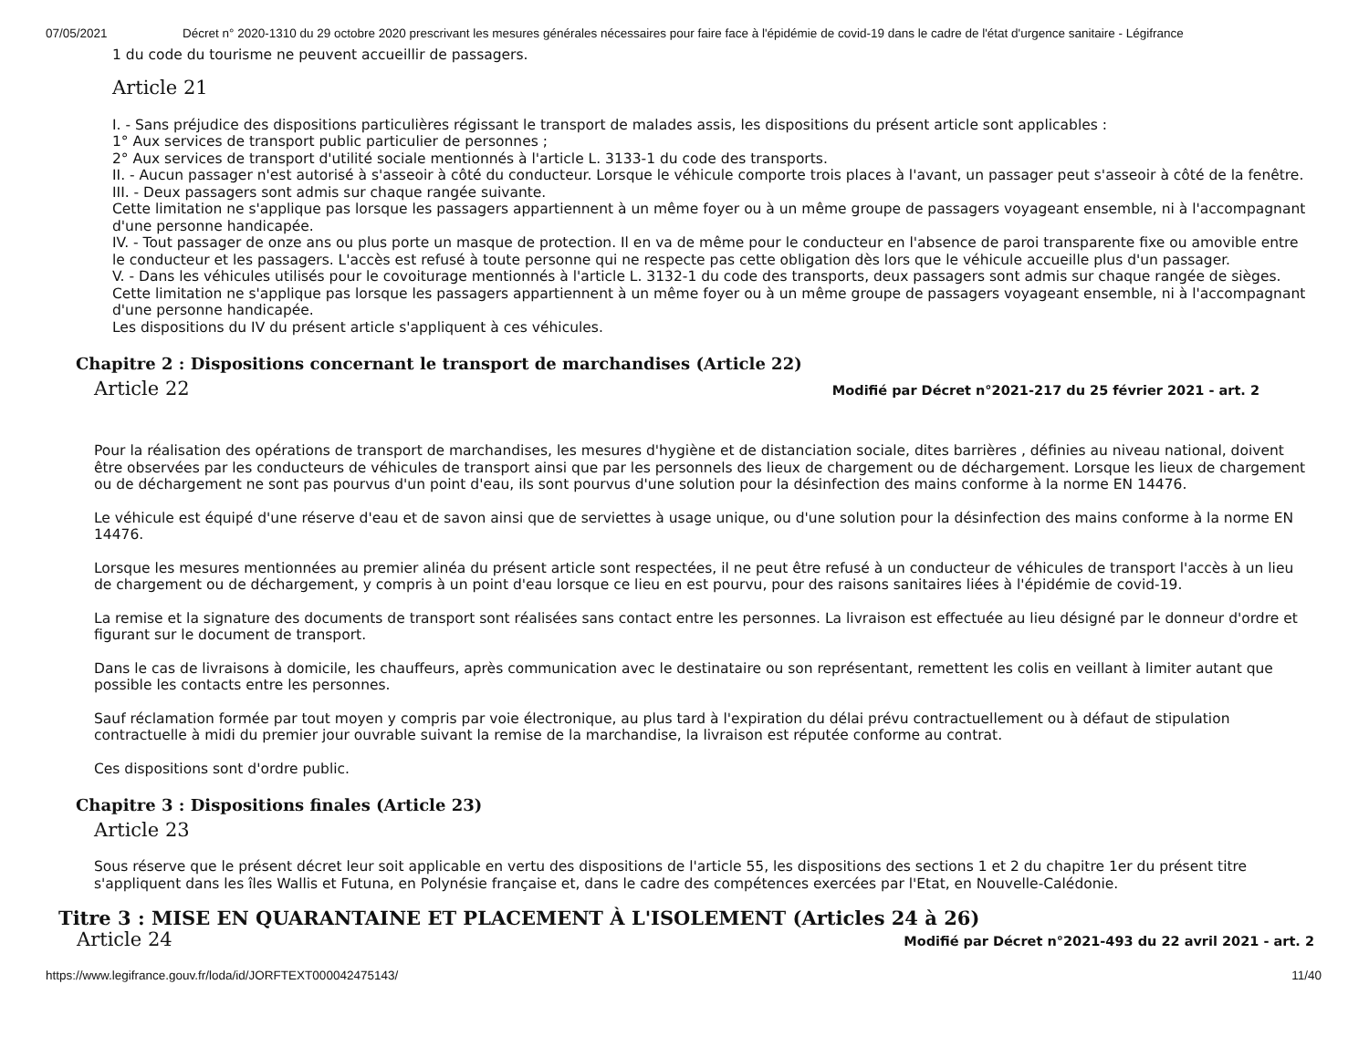07/05/2021 Décret n° 2020-1310 du 29 octobre 2020 prescrivant les mesures générales nécessaires pour faire face à l'épidémie de covid-19 dans le cadre de l'état d'urgence sanitaire - Légifrance
1 du code du tourisme ne peuvent accueillir de passagers.
Article 21
I. - Sans préjudice des dispositions particulières régissant le transport de malades assis, les dispositions du présent article sont applicables :
1° Aux services de transport public particulier de personnes ;
2° Aux services de transport d'utilité sociale mentionnés à l'article L. 3133-1 du code des transports.
II. - Aucun passager n'est autorisé à s'asseoir à côté du conducteur. Lorsque le véhicule comporte trois places à l'avant, un passager peut s'asseoir à côté de la fenêtre.
III. - Deux passagers sont admis sur chaque rangée suivante.
Cette limitation ne s'applique pas lorsque les passagers appartiennent à un même foyer ou à un même groupe de passagers voyageant ensemble, ni à l'accompagnant d'une personne handicapée.
IV. - Tout passager de onze ans ou plus porte un masque de protection. Il en va de même pour le conducteur en l'absence de paroi transparente fixe ou amovible entre le conducteur et les passagers. L'accès est refusé à toute personne qui ne respecte pas cette obligation dès lors que le véhicule accueille plus d'un passager.
V. - Dans les véhicules utilisés pour le covoiturage mentionnés à l'article L. 3132-1 du code des transports, deux passagers sont admis sur chaque rangée de sièges. Cette limitation ne s'applique pas lorsque les passagers appartiennent à un même foyer ou à un même groupe de passagers voyageant ensemble, ni à l'accompagnant d'une personne handicapée.
Les dispositions du IV du présent article s'appliquent à ces véhicules.
Chapitre 2 : Dispositions concernant le transport de marchandises (Article 22)
Article 22
Modifié par Décret n°2021-217 du 25 février 2021 - art. 2
Pour la réalisation des opérations de transport de marchandises, les mesures d'hygiène et de distanciation sociale, dites barrières , définies au niveau national, doivent être observées par les conducteurs de véhicules de transport ainsi que par les personnels des lieux de chargement ou de déchargement. Lorsque les lieux de chargement ou de déchargement ne sont pas pourvus d'un point d'eau, ils sont pourvus d'une solution pour la désinfection des mains conforme à la norme EN 14476.
Le véhicule est équipé d'une réserve d'eau et de savon ainsi que de serviettes à usage unique, ou d'une solution pour la désinfection des mains conforme à la norme EN 14476.
Lorsque les mesures mentionnées au premier alinéa du présent article sont respectées, il ne peut être refusé à un conducteur de véhicules de transport l'accès à un lieu de chargement ou de déchargement, y compris à un point d'eau lorsque ce lieu en est pourvu, pour des raisons sanitaires liées à l'épidémie de covid-19.
La remise et la signature des documents de transport sont réalisées sans contact entre les personnes. La livraison est effectuée au lieu désigné par le donneur d'ordre et figurant sur le document de transport.
Dans le cas de livraisons à domicile, les chauffeurs, après communication avec le destinataire ou son représentant, remettent les colis en veillant à limiter autant que possible les contacts entre les personnes.
Sauf réclamation formée par tout moyen y compris par voie électronique, au plus tard à l'expiration du délai prévu contractuellement ou à défaut de stipulation contractuelle à midi du premier jour ouvrable suivant la remise de la marchandise, la livraison est réputée conforme au contrat.
Ces dispositions sont d'ordre public.
Chapitre 3 : Dispositions finales (Article 23)
Article 23
Sous réserve que le présent décret leur soit applicable en vertu des dispositions de l'article 55, les dispositions des sections 1 et 2 du chapitre 1er du présent titre s'appliquent dans les îles Wallis et Futuna, en Polynésie française et, dans le cadre des compétences exercées par l'Etat, en Nouvelle-Calédonie.
Titre 3 : MISE EN QUARANTAINE ET PLACEMENT À L'ISOLEMENT (Articles 24 à 26)
Article 24
Modifié par Décret n°2021-493 du 22 avril 2021 - art. 2
https://www.legifrance.gouv.fr/loda/id/JORFTEXT000042475143/ 11/40